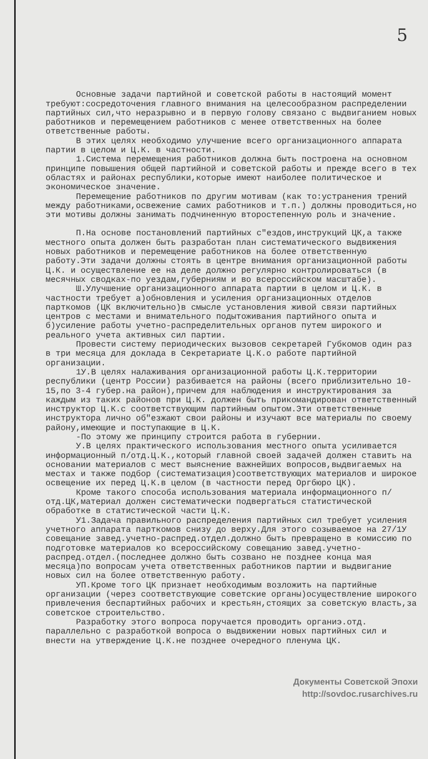5
Основные задачи партийной и советской работы в настоящий момент требуют:сосредоточения главного внимания на целесообразном распределении партийных сил,что неразрывно и в первую голову связано с выдвиганием новых работников и перемещением работников с менее ответственных на более ответственные работы.
В этих целях необходимо улучшение всего организационного аппарата партии в целом и Ц.К. в частности.
1.Система перемещения работников должна быть построена на основном принципе повышения общей партийной и советской работы и прежде всего в тех областях и районах республики,которые имеют наиболее политическое и экономическое значение.
Перемещение работников по другим мотивам (как то:устранения трений между работниками,освежение самих работников и т.п.) должны проводиться,но эти мотивы должны занимать подчиненную второстепенную роль и значение.
П.На основе постановлений партийных с"ездов,инструкций ЦК,а также местного опыта должен быть разработан план систематического выдвижения новых работников и перемещение работников на более ответственную работу.Эти задачи должны стоять в центре внимания организационной работы Ц.К. и осуществление ее на деле должно регулярно контролироваться (в месячных сводках-по уездам,губерниям и во всероссийском масштабе).
Ш.Улучшение организационного аппарата партии в целом и Ц.К. в частности требует а)обновления и усиления организационных отделов парткомов (ЦК включительно)в смысле установления живой связи партийных центров с местами и внимательного подытоживания партийного опыта и б)усиление работы учетно-распределительных органов путем широкого и реального учета активных сил партии.
Провести систему периодических вызовов секретарей Губкомов один раз в три месяца для доклада в Секретариате Ц.К.о работе партийной организации.
1У.В целях налаживания организационной работы Ц.К.территории республики (центр России) разбивается на районы (всего приблизительно 10-15,по 3-4 губер.на район),причем для наблюдения и инструктирования за каждым из таких районов при Ц.К. должен быть прикомандирован ответственный инструктор Ц.К.с соответствующим партийным опытом.Эти ответственные инструктора лично об"езжают свои районы и изучают все материалы по своему району,имеющие и поступающие в Ц.К.
-По этому же принципу строится работа в губернии.
У.В целях практического использования местного опыта усиливается информационный п/отд.Ц.К.,который главной своей задачей должен ставить на основании материалов с мест выяснение важнейших вопросов,выдвигаемых на местах и также подбор (систематизация)соответствующих материалов и широкое освещение их перед Ц.К.в целом (в частности перед Оргбюро ЦК).
Кроме такого способа использования материала информационного п/отд.ЦК,материал должен систематически подвергаться статистической обработке в статистической части Ц.К.
У1.Задача правильного распределения партийных сил требует усиления учетного аппарата парткомов снизу до верху.Для этого созываемое на 27/1У совещание завед.учетно-распред.отдел.должно быть превращено в комиссию по подготовке материалов ко всероссийскому совещанию завед.учетно-распред.отдел.(последнее должно быть созвано не позднее конца мая месяца)по вопросам учета ответственных работников партии и выдвигание новых сил на более ответственную работу.
УП.Кроме того ЦК признает необходимым возложить на партийные организации (через соответствующие советские органы)осуществление широкого привлечения беспартийных рабочих и крестьян,стоящих за советскую власть,за советское строительство.
Разработку этого вопроса поручается проводить органиэ.отд. параллельно с разработкой вопроса о выдвижении новых партийных сил и внести на утверждение Ц.К.не позднее очередного пленума ЦК.
Документы Советской Эпохи
http://sovdoc.rusarchives.ru